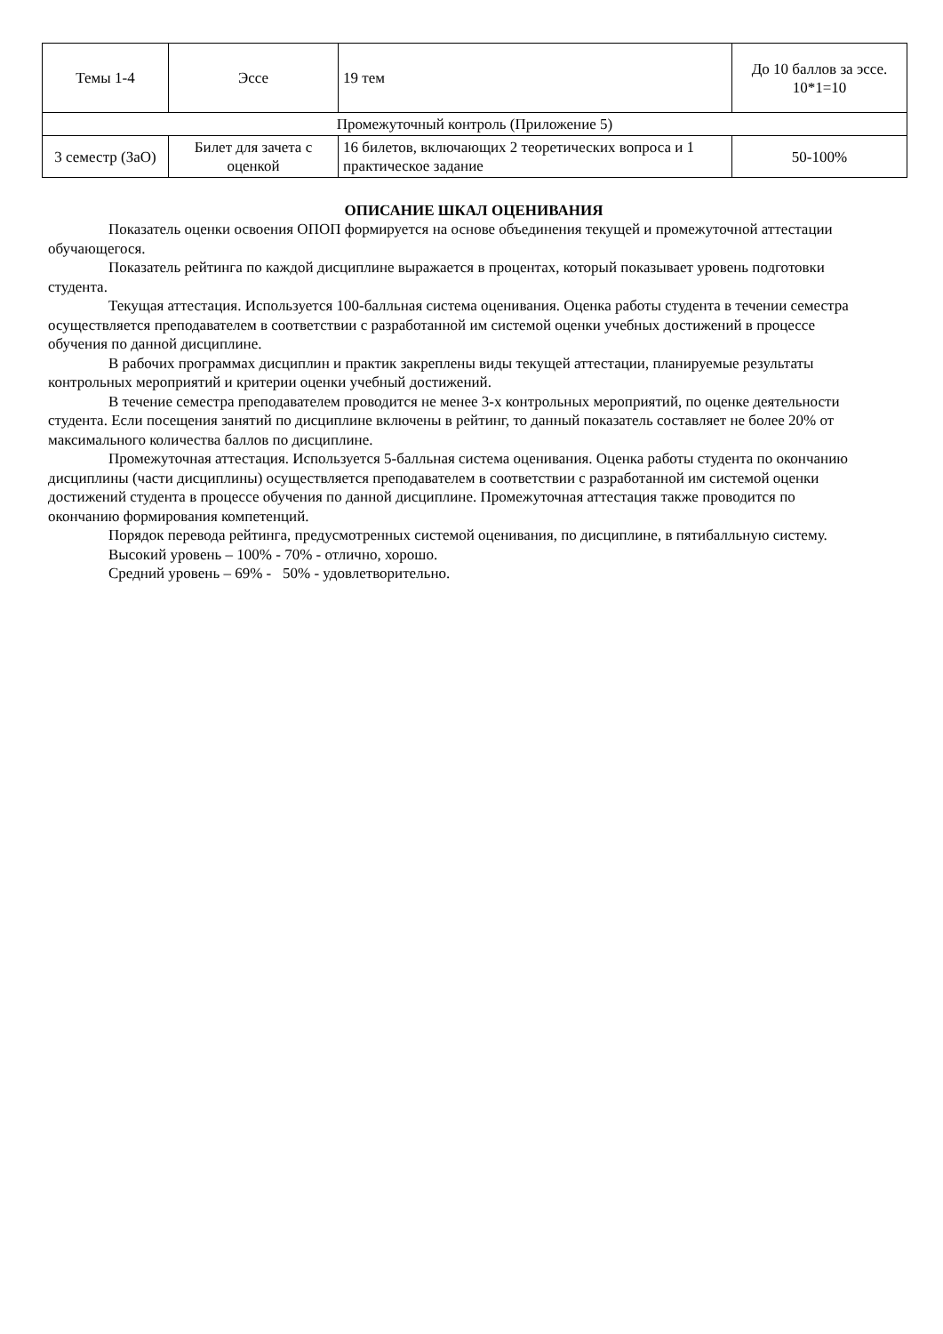| Темы 1-4 | Эссе | 19 тем | До 10 баллов за эссе. 10*1=10 |
| Промежуточный контроль (Приложение 5) | | | |
| 3 семестр (ЗаО) | Билет для зачета с оценкой | 16 билетов, включающих 2 теоретических вопроса и 1 практическое задание | 50-100% |
ОПИСАНИЕ ШКАЛ ОЦЕНИВАНИЯ
Показатель оценки освоения ОПОП формируется на основе объединения текущей и промежуточной аттестации обучающегося.
Показатель рейтинга по каждой дисциплине выражается в процентах, который показывает уровень подготовки студента.
Текущая аттестация. Используется 100-балльная система оценивания. Оценка работы студента в течении семестра осуществляется преподавателем в соответствии с разработанной им системой оценки учебных достижений в процессе обучения по данной дисциплине.
В рабочих программах дисциплин и практик закреплены виды текущей аттестации, планируемые результаты контрольных мероприятий и критерии оценки учебный достижений.
В течение семестра преподавателем проводится не менее 3-х контрольных мероприятий, по оценке деятельности студента. Если посещения занятий по дисциплине включены в рейтинг, то данный показатель составляет не более 20% от максимального количества баллов по дисциплине.
Промежуточная аттестация. Используется 5-балльная система оценивания. Оценка работы студента по окончанию дисциплины (части дисциплины) осуществляется преподавателем в соответствии с разработанной им системой оценки достижений студента в процессе обучения по данной дисциплине. Промежуточная аттестация также проводится по окончанию формирования компетенций.
Порядок перевода рейтинга, предусмотренных системой оценивания, по дисциплине, в пятибалльную систему.
Высокий уровень – 100% - 70% - отлично, хорошо.
Средний уровень – 69% - 50% - удовлетворительно.